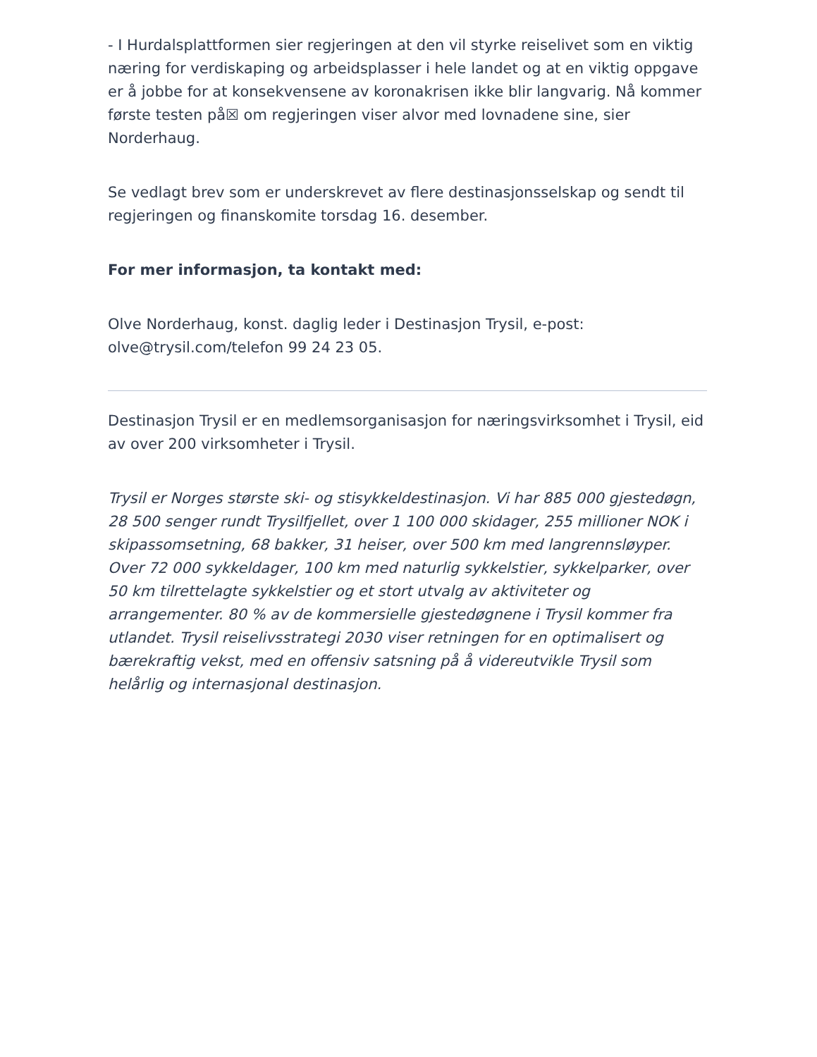- I Hurdalsplattformen sier regjeringen at den vil styrke reiselivet som en viktig næring for verdiskaping og arbeidsplasser i hele landet og at en viktig oppgave er å jobbe for at konsekvensene av koronakrisen ikke blir langvarig. Nå kommer første testen på☒ om regjeringen viser alvor med lovnadene sine, sier Norderhaug.
Se vedlagt brev som er underskrevet av flere destinasjonsselskap og sendt til regjeringen og finanskomite torsdag 16. desember.
For mer informasjon, ta kontakt med:
Olve Norderhaug, konst. daglig leder i Destinasjon Trysil, e-post: olve@trysil.com/telefon 99 24 23 05.
Destinasjon Trysil er en medlemsorganisasjon for næringsvirksomhet i Trysil, eid av over 200 virksomheter i Trysil.
Trysil er Norges største ski- og stisykkeldestinasjon. Vi har 885 000 gjestedøgn, 28 500 senger rundt Trysilfjellet, over 1 100 000 skidager, 255 millioner NOK i skipassomsetning, 68 bakker, 31 heiser, over 500 km med langrennsløyper. Over 72 000 sykkeldager, 100 km med naturlig sykkelstier, sykkelparker, over 50 km tilrettelagte sykkelstier og et stort utvalg av aktiviteter og arrangementer. 80 % av de kommersielle gjestedøgnene i Trysil kommer fra utlandet. Trysil reiselivsstrategi 2030 viser retningen for en optimalisert og bærekraftig vekst, med en offensiv satsning på å videreutvikle Trysil som helårlig og internasjonal destinasjon.